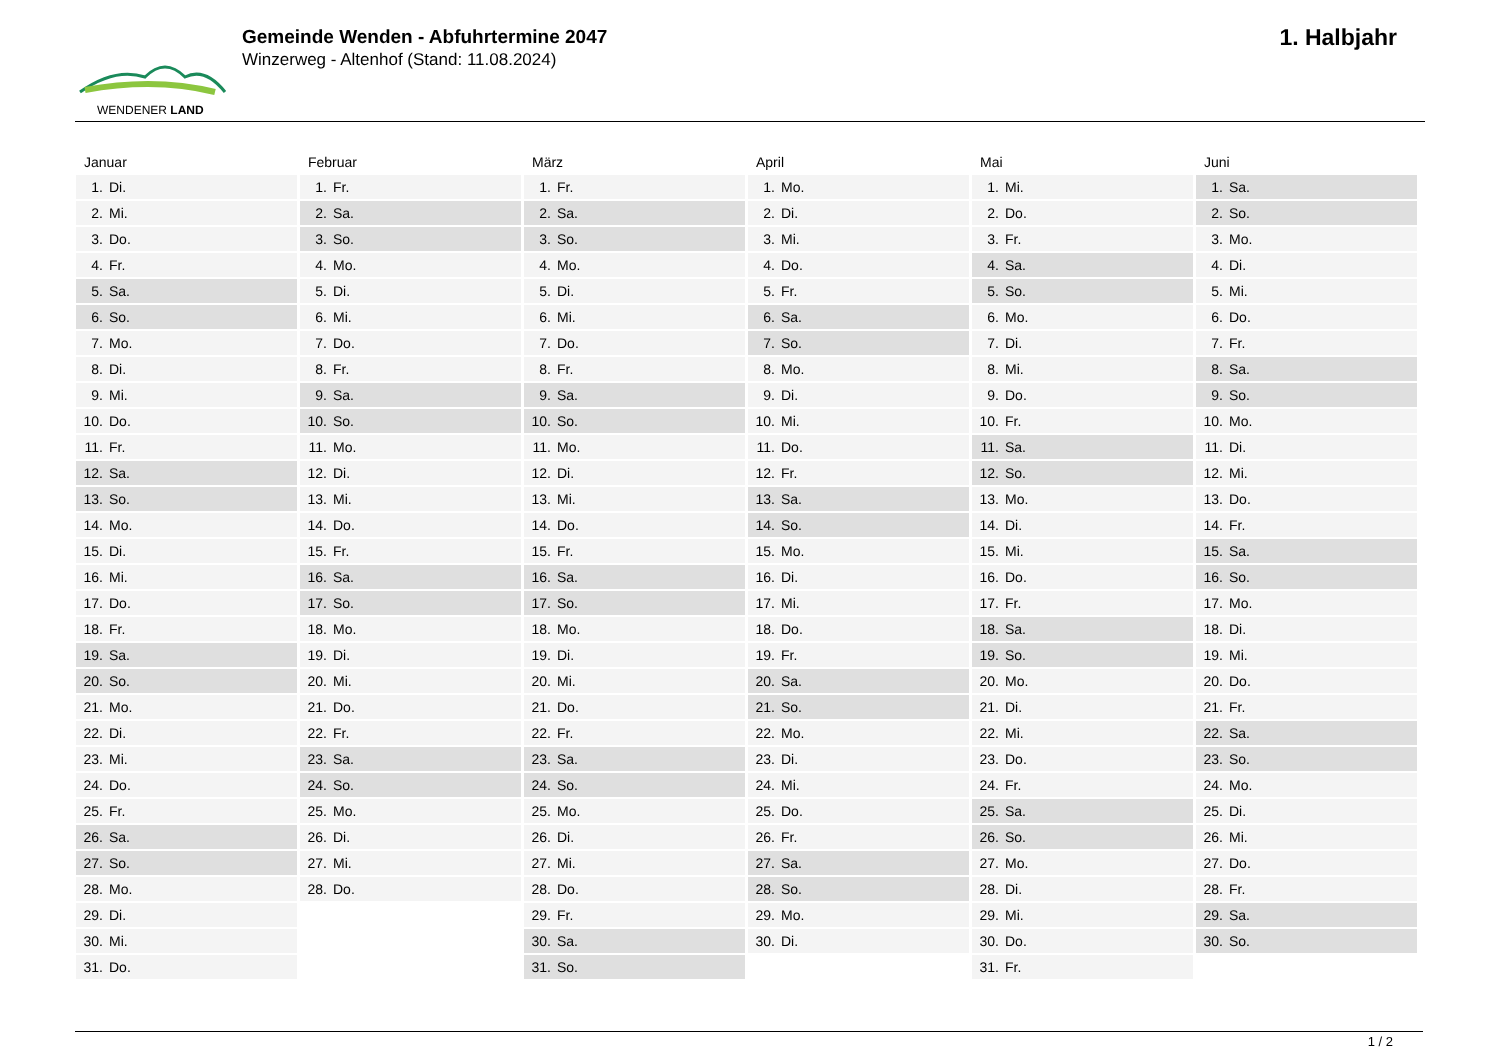WENDENER LAND
Gemeinde Wenden - Abfuhrtermine 2047
Winzerweg - Altenhof (Stand: 11.08.2024)
1. Halbjahr
Januar
| 1. | Di. |
| 2. | Mi. |
| 3. | Do. |
| 4. | Fr. |
| 5. | Sa. |
| 6. | So. |
| 7. | Mo. |
| 8. | Di. |
| 9. | Mi. |
| 10. | Do. |
| 11. | Fr. |
| 12. | Sa. |
| 13. | So. |
| 14. | Mo. |
| 15. | Di. |
| 16. | Mi. |
| 17. | Do. |
| 18. | Fr. |
| 19. | Sa. |
| 20. | So. |
| 21. | Mo. |
| 22. | Di. |
| 23. | Mi. |
| 24. | Do. |
| 25. | Fr. |
| 26. | Sa. |
| 27. | So. |
| 28. | Mo. |
| 29. | Di. |
| 30. | Mi. |
| 31. | Do. |
Februar
| 1. | Fr. |
| 2. | Sa. |
| 3. | So. |
| 4. | Mo. |
| 5. | Di. |
| 6. | Mi. |
| 7. | Do. |
| 8. | Fr. |
| 9. | Sa. |
| 10. | So. |
| 11. | Mo. |
| 12. | Di. |
| 13. | Mi. |
| 14. | Do. |
| 15. | Fr. |
| 16. | Sa. |
| 17. | So. |
| 18. | Mo. |
| 19. | Di. |
| 20. | Mi. |
| 21. | Do. |
| 22. | Fr. |
| 23. | Sa. |
| 24. | So. |
| 25. | Mo. |
| 26. | Di. |
| 27. | Mi. |
| 28. | Do. |
März
| 1. | Fr. |
| 2. | Sa. |
| 3. | So. |
| 4. | Mo. |
| 5. | Di. |
| 6. | Mi. |
| 7. | Do. |
| 8. | Fr. |
| 9. | Sa. |
| 10. | So. |
| 11. | Mo. |
| 12. | Di. |
| 13. | Mi. |
| 14. | Do. |
| 15. | Fr. |
| 16. | Sa. |
| 17. | So. |
| 18. | Mo. |
| 19. | Di. |
| 20. | Mi. |
| 21. | Do. |
| 22. | Fr. |
| 23. | Sa. |
| 24. | So. |
| 25. | Mo. |
| 26. | Di. |
| 27. | Mi. |
| 28. | Do. |
| 29. | Fr. |
| 30. | Sa. |
| 31. | So. |
April
| 1. | Mo. |
| 2. | Di. |
| 3. | Mi. |
| 4. | Do. |
| 5. | Fr. |
| 6. | Sa. |
| 7. | So. |
| 8. | Mo. |
| 9. | Di. |
| 10. | Mi. |
| 11. | Do. |
| 12. | Fr. |
| 13. | Sa. |
| 14. | So. |
| 15. | Mo. |
| 16. | Di. |
| 17. | Mi. |
| 18. | Do. |
| 19. | Fr. |
| 20. | Sa. |
| 21. | So. |
| 22. | Mo. |
| 23. | Di. |
| 24. | Mi. |
| 25. | Do. |
| 26. | Fr. |
| 27. | Sa. |
| 28. | So. |
| 29. | Mo. |
| 30. | Di. |
Mai
| 1. | Mi. |
| 2. | Do. |
| 3. | Fr. |
| 4. | Sa. |
| 5. | So. |
| 6. | Mo. |
| 7. | Di. |
| 8. | Mi. |
| 9. | Do. |
| 10. | Fr. |
| 11. | Sa. |
| 12. | So. |
| 13. | Mo. |
| 14. | Di. |
| 15. | Mi. |
| 16. | Do. |
| 17. | Fr. |
| 18. | Sa. |
| 19. | So. |
| 20. | Mo. |
| 21. | Di. |
| 22. | Mi. |
| 23. | Do. |
| 24. | Fr. |
| 25. | Sa. |
| 26. | So. |
| 27. | Mo. |
| 28. | Di. |
| 29. | Mi. |
| 30. | Do. |
| 31. | Fr. |
Juni
| 1. | Sa. |
| 2. | So. |
| 3. | Mo. |
| 4. | Di. |
| 5. | Mi. |
| 6. | Do. |
| 7. | Fr. |
| 8. | Sa. |
| 9. | So. |
| 10. | Mo. |
| 11. | Di. |
| 12. | Mi. |
| 13. | Do. |
| 14. | Fr. |
| 15. | Sa. |
| 16. | So. |
| 17. | Mo. |
| 18. | Di. |
| 19. | Mi. |
| 20. | Do. |
| 21. | Fr. |
| 22. | Sa. |
| 23. | So. |
| 24. | Mo. |
| 25. | Di. |
| 26. | Mi. |
| 27. | Do. |
| 28. | Fr. |
| 29. | Sa. |
| 30. | So. |
1 / 2